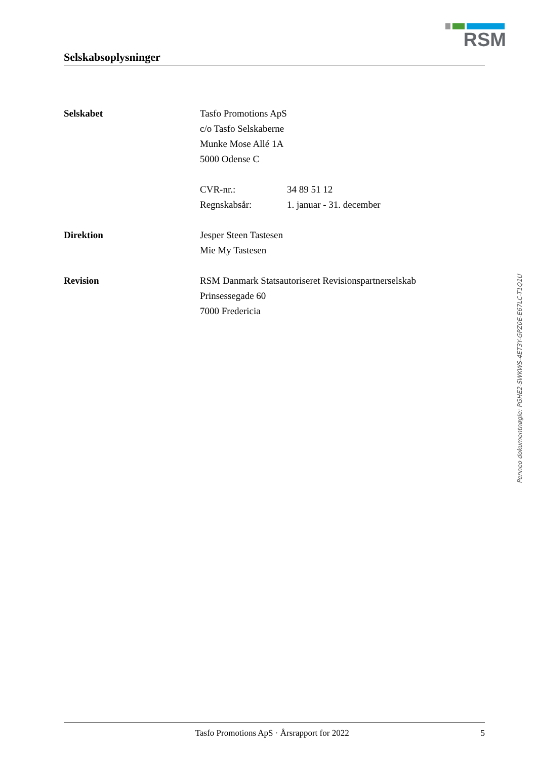RSM
Selskabsoplysninger
Selskabet Tasfo Promotions ApS
c/o Tasfo Selskaberne
Munke Mose Allé 1A
5000 Odense C
CVR-nr.: 34 89 51 12
Regnskabsår: 1. januar - 31. december
Direktion Jesper Steen Tastesen
Mie My Tastesen
Revision RSM Danmark Statsautoriseret Revisionspartnerselskab
Prinsessegade 60
7000 Fredericia
Penneo dokumentnøgle: PGHE2-SWKWS-4ET3Y-GPZ0E-E67LC-T1Q1U
Tasfo Promotions ApS · Årsrapport for 2022 5